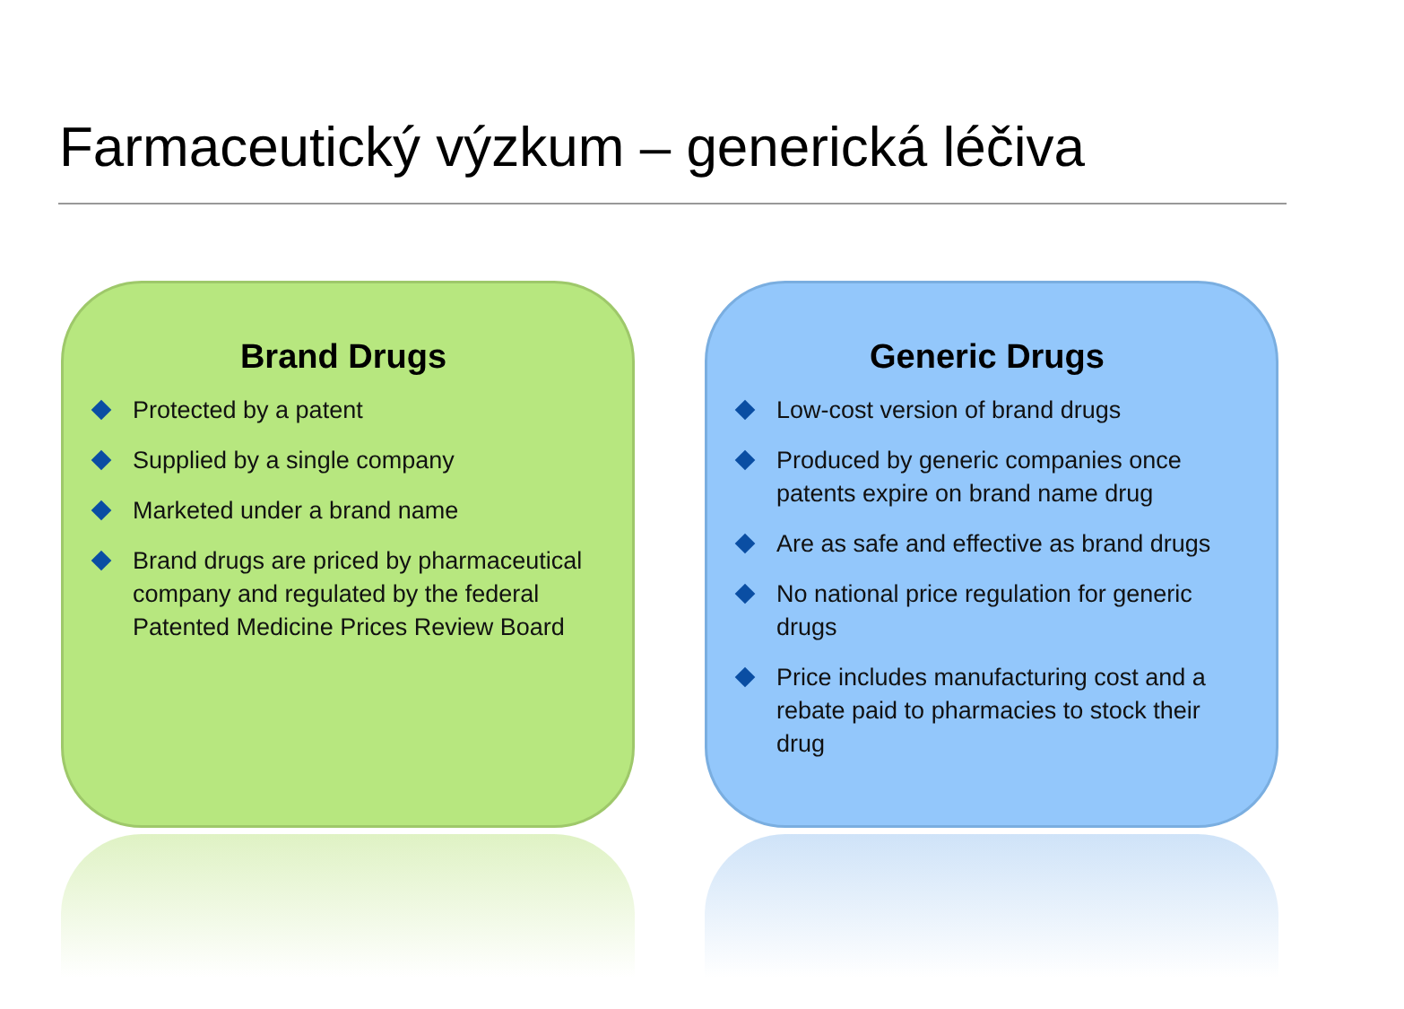Farmaceutický výzkum – generická léčiva
Brand Drugs
Protected by a patent
Supplied by a single company
Marketed under a brand name
Brand drugs are priced by pharmaceutical company and regulated by the federal Patented Medicine Prices Review Board
Generic Drugs
Low-cost version of brand drugs
Produced by generic companies once patents expire on brand name drug
Are as safe and effective as brand drugs
No national price regulation for generic drugs
Price includes manufacturing cost and a rebate paid to pharmacies to stock their drug